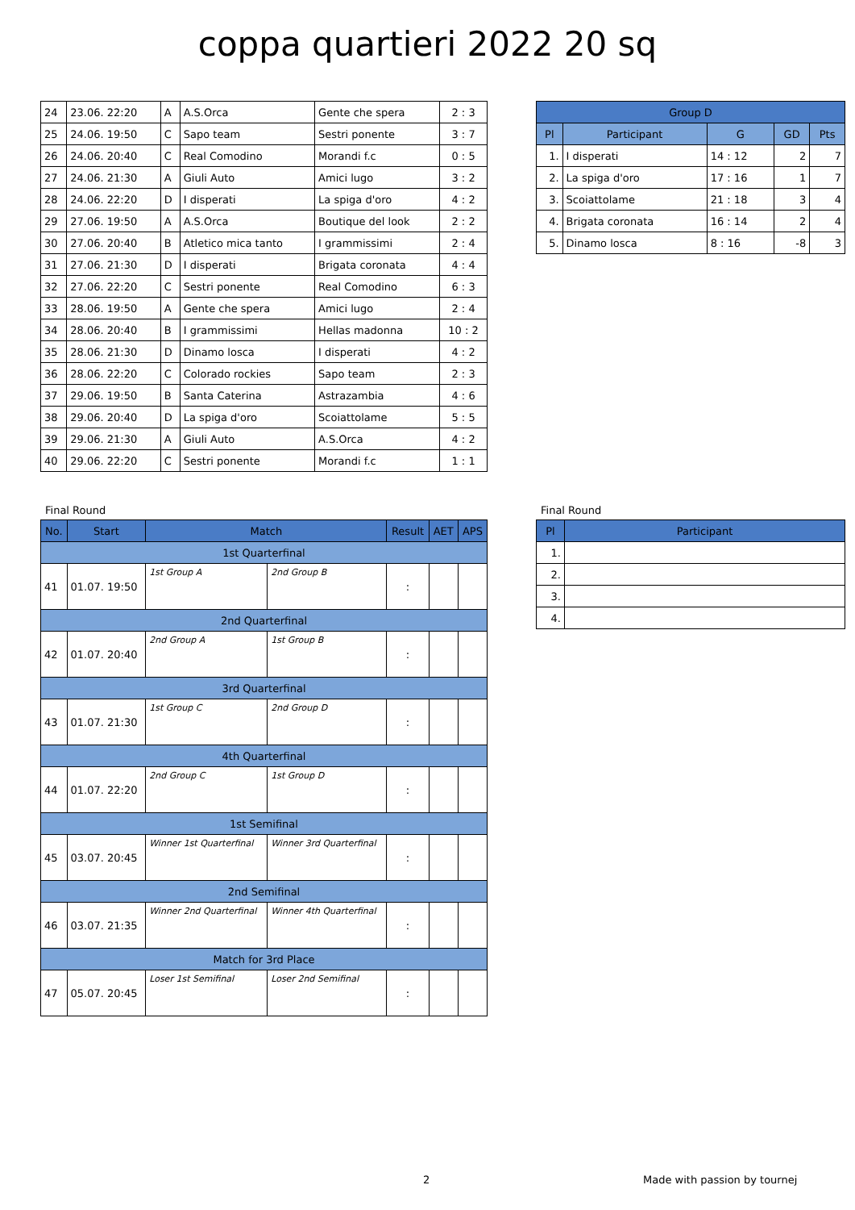coppa quartieri 2022 20 sq
| 24 | 23.06. 22:20 | A | A.S.Orca | Gente che spera | 2 : 3 |
| 25 | 24.06. 19:50 | C | Sapo team | Sestri ponente | 3 : 7 |
| 26 | 24.06. 20:40 | C | Real Comodino | Morandi f.c | 0 : 5 |
| 27 | 24.06. 21:30 | A | Giuli Auto | Amici lugo | 3 : 2 |
| 28 | 24.06. 22:20 | D | I disperati | La spiga d'oro | 4 : 2 |
| 29 | 27.06. 19:50 | A | A.S.Orca | Boutique del look | 2 : 2 |
| 30 | 27.06. 20:40 | B | Atletico mica tanto | I grammissimi | 2 : 4 |
| 31 | 27.06. 21:30 | D | I disperati | Brigata coronata | 4 : 4 |
| 32 | 27.06. 22:20 | C | Sestri ponente | Real Comodino | 6 : 3 |
| 33 | 28.06. 19:50 | A | Gente che spera | Amici lugo | 2 : 4 |
| 34 | 28.06. 20:40 | B | I grammissimi | Hellas madonna | 10 : 2 |
| 35 | 28.06. 21:30 | D | Dinamo losca | I disperati | 4 : 2 |
| 36 | 28.06. 22:20 | C | Colorado rockies | Sapo team | 2 : 3 |
| 37 | 29.06. 19:50 | B | Santa Caterina | Astrazambia | 4 : 6 |
| 38 | 29.06. 20:40 | D | La spiga d'oro | Scoiattolame | 5 : 5 |
| 39 | 29.06. 21:30 | A | Giuli Auto | A.S.Orca | 4 : 2 |
| 40 | 29.06. 22:20 | C | Sestri ponente | Morandi f.c | 1 : 1 |
| Group D | | | | |
| --- | --- | --- | --- | --- |
| Pl | Participant | G | GD | Pts |
| 1. | I disperati | 14 : 12 | 2 | 7 |
| 2. | La spiga d'oro | 17 : 16 | 1 | 7 |
| 3. | Scoiattolame | 21 : 18 | 3 | 4 |
| 4. | Brigata coronata | 16 : 14 | 2 | 4 |
| 5. | Dinamo losca | 8 : 16 | -8 | 3 |
Final Round
| No. | Start | Match | | Result | AET | APS |
| --- | --- | --- | --- | --- | --- | --- |
| 1st Quarterfinal | | | | | | |
| 41 | 01.07. 19:50 | 1st Group A | 2nd Group B | : | | |
| 2nd Quarterfinal | | | | | | |
| 42 | 01.07. 20:40 | 2nd Group A | 1st Group B | : | | |
| 3rd Quarterfinal | | | | | | |
| 43 | 01.07. 21:30 | 1st Group C | 2nd Group D | : | | |
| 4th Quarterfinal | | | | | | |
| 44 | 01.07. 22:20 | 2nd Group C | 1st Group D | : | | |
| 1st Semifinal | | | | | | |
| 45 | 03.07. 20:45 | Winner 1st Quarterfinal | Winner 3rd Quarterfinal | : | | |
| 2nd Semifinal | | | | | | |
| 46 | 03.07. 21:35 | Winner 2nd Quarterfinal | Winner 4th Quarterfinal | : | | |
| Match for 3rd Place | | | | | | |
| 47 | 05.07. 20:45 | Loser 1st Semifinal | Loser 2nd Semifinal | : | | |
Final Round
| Pl | Participant |
| --- | --- |
| 1. | |
| 2. | |
| 3. | |
| 4. | |
2 Made with passion by tournej